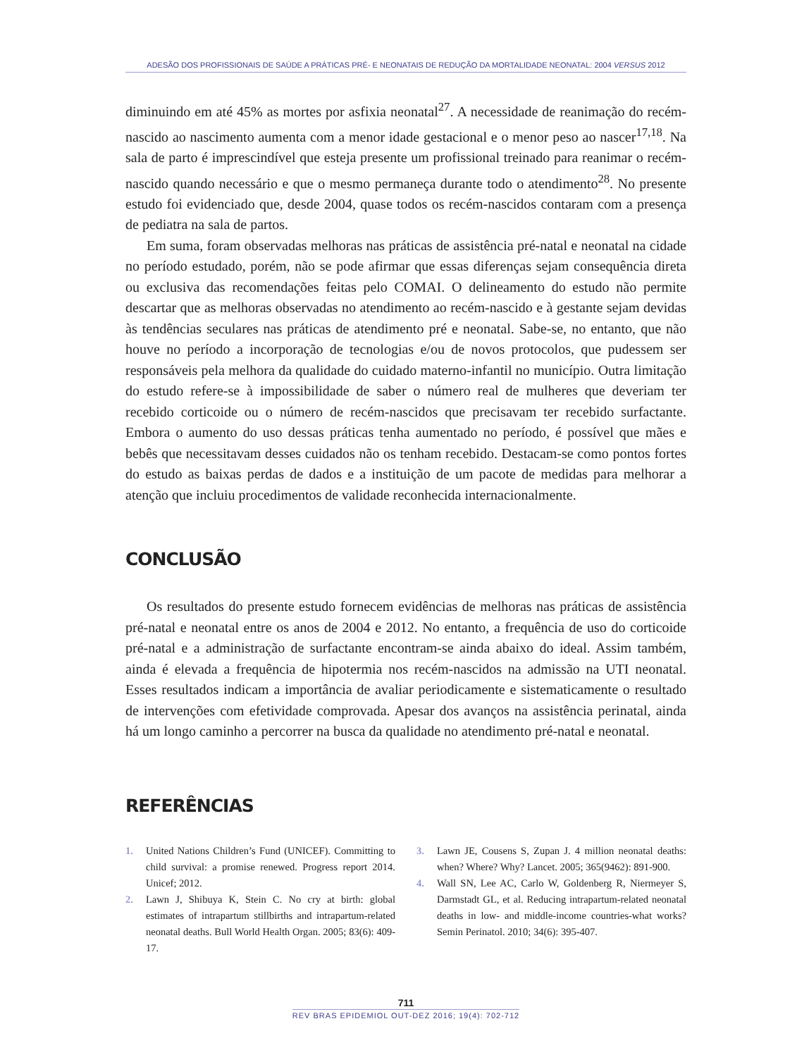ADESÃO DOS PROFISSIONAIS DE SAÚDE A PRÁTICAS PRÉ- E NEONATAIS DE REDUÇÃO DA MORTALIDADE NEONATAL: 2004 VERSUS 2012
diminuindo em até 45% as mortes por asfixia neonatal<sup>27</sup>. A necessidade de reanimação do recém-nascido ao nascimento aumenta com a menor idade gestacional e o menor peso ao nascer<sup>17,18</sup>. Na sala de parto é imprescindível que esteja presente um profissional treinado para reanimar o recém-nascido quando necessário e que o mesmo permaneça durante todo o atendimento<sup>28</sup>. No presente estudo foi evidenciado que, desde 2004, quase todos os recém-nascidos contaram com a presença de pediatra na sala de partos.
Em suma, foram observadas melhoras nas práticas de assistência pré-natal e neonatal na cidade no período estudado, porém, não se pode afirmar que essas diferenças sejam consequência direta ou exclusiva das recomendações feitas pelo COMAI. O delineamento do estudo não permite descartar que as melhoras observadas no atendimento ao recém-nascido e à gestante sejam devidas às tendências seculares nas práticas de atendimento pré e neonatal. Sabe-se, no entanto, que não houve no período a incorporação de tecnologias e/ou de novos protocolos, que pudessem ser responsáveis pela melhora da qualidade do cuidado materno-infantil no município. Outra limitação do estudo refere-se à impossibilidade de saber o número real de mulheres que deveriam ter recebido corticoide ou o número de recém-nascidos que precisavam ter recebido surfactante. Embora o aumento do uso dessas práticas tenha aumentado no período, é possível que mães e bebês que necessitavam desses cuidados não os tenham recebido. Destacam-se como pontos fortes do estudo as baixas perdas de dados e a instituição de um pacote de medidas para melhorar a atenção que incluiu procedimentos de validade reconhecida internacionalmente.
CONCLUSÃO
Os resultados do presente estudo fornecem evidências de melhoras nas práticas de assistência pré-natal e neonatal entre os anos de 2004 e 2012. No entanto, a frequência de uso do corticoide pré-natal e a administração de surfactante encontram-se ainda abaixo do ideal. Assim também, ainda é elevada a frequência de hipotermia nos recém-nascidos na admissão na UTI neonatal. Esses resultados indicam a importância de avaliar periodicamente e sistematicamente o resultado de intervenções com efetividade comprovada. Apesar dos avanços na assistência perinatal, ainda há um longo caminho a percorrer na busca da qualidade no atendimento pré-natal e neonatal.
REFERÊNCIAS
1. United Nations Children’s Fund (UNICEF). Committing to child survival: a promise renewed. Progress report 2014. Unicef; 2012.
2. Lawn J, Shibuya K, Stein C. No cry at birth: global estimates of intrapartum stillbirths and intrapartum-related neonatal deaths. Bull World Health Organ. 2005; 83(6): 409-17.
3. Lawn JE, Cousens S, Zupan J. 4 million neonatal deaths: when? Where? Why? Lancet. 2005; 365(9462): 891-900.
4. Wall SN, Lee AC, Carlo W, Goldenberg R, Niermeyer S, Darmstadt GL, et al. Reducing intrapartum-related neonatal deaths in low- and middle-income countries-what works? Semin Perinatol. 2010; 34(6): 395-407.
711
REV BRAS EPIDEMIOL OUT-DEZ 2016; 19(4): 702-712